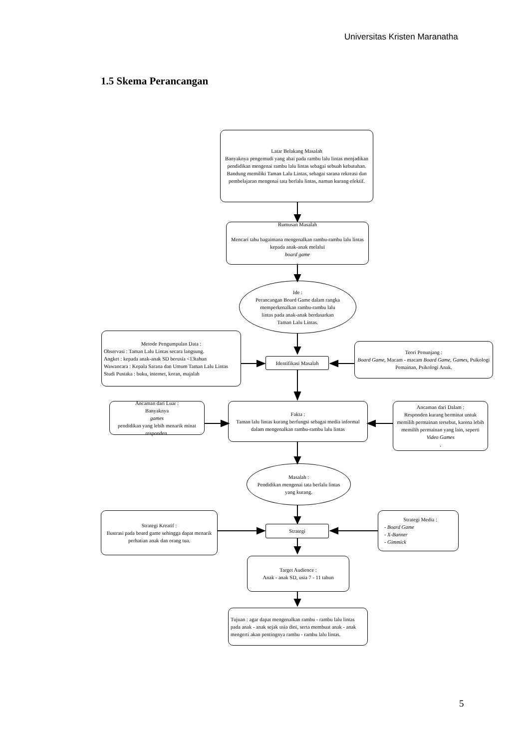Universitas Kristen Maranatha
1.5 Skema Perancangan
Latar Belakang Masalah
Banyaknya pengemudi yang abai pada rambu lalu lintas menjadikan pendidikan mengenai rambu lalu lintas sebagai sebuah kebutuhan. Bandung memiliki Taman Lalu Lintas, sebagai sarana rekreasi dan pembelajaran mengenai tata berlalu lintas, namun kurang efektif.
Rumusan Masalah
Mencari tahu bagaimana mengenalkan rambu-rambu lalu lintas kepada anak-anak melalui
board game.
Ide :
Perancangan Board Game dalam rangka memperkenalkan rambu-rambu lalu lintas pada anak-anak berdasarkan Taman Lalu Lintas.
Metode Pengumpulan Data :
Observasi : Taman Lalu Lintas secara langsung.
Angket : kepada anak-anak SD berusia <13tahun
Wawancara : Kepala Sarana dan Umum Taman Lalu Lintas
Studi Pustaka : buku, internet, koran, majalah
Identifikasi Masalah
Teori Penunjang :
Board Game, Macam - macam Board Game, Games, Psikologi Pemainan, Psikologi Anak.
Ancaman dari Luar :
Banyaknya
games
pendidikan yang lebih menarik minat responden.
Fakta :
Taman lalu lintas kurang berfungsi sebagai media informal dalam mengenalkan rambu-rambu lalu lintas
Ancaman dari Dalam :
Responden kurang berminat untuk memilih permainan tersebut, karena lebih memilih permainan yang lain, seperti
Video Games.
Masalah :
Pendidikan mengenai tata berlalu lintas yang kurang.
Strategi Kreatif :
Ilustrasi pada board game sehingga dapat menarik perhatian anak dan orang tua.
Strategi
Strategi Media :
- Board Game
- X-Banner
- Gimmick
Target Audience :
Anak - anak SD, usia 7 - 11 tahun
Tujuan : agar dapat mengenalkan rambu - rambu lalu lintas pada anak - anak sejak usia dini, serta membuat anak - anak mengerti akan pentingnya rambu - rambu lalu lintas.
5